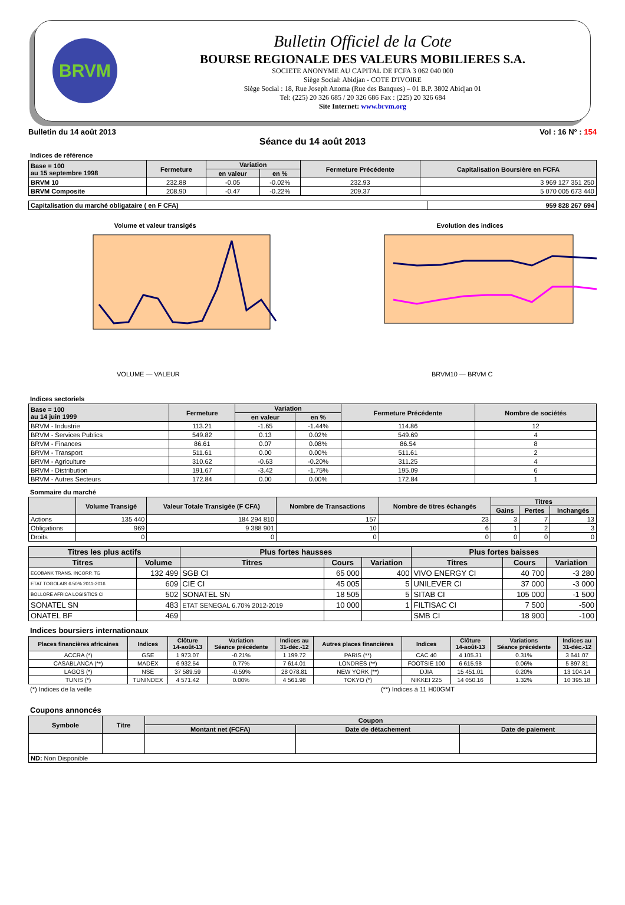BRVM
Bulletin Officiel de la Cote
BOURSE REGIONALE DES VALEURS MOBILIERES S.A.
SOCIETE ANONYME AU CAPITAL DE FCFA 3 062 040 000
Siège Social: Abidjan - COTE D'IVOIRE
Siège Social : 18, Rue Joseph Anoma (Rue des Banques) – 01 B.P. 3802 Abidjan 01
Tel: (225) 20 326 685 / 20 326 686 Fax : (225) 20 326 684
Site Internet: www.brvm.org
Bulletin du 14 août 2013 Vol : 16 N° : 154
Séance du 14 août 2013
Indices de référence
| Base = 100 au 15 septembre 1998 | Fermeture | Variation | | Fermeture Précédente | Capitalisation Boursière en FCFA |
| --- | --- | --- | --- | --- | --- |
| | | en valeur | en % | | |
| BRVM 10 | 232.88 | -0.05 | -0.02% | 232.93 | 3 969 127 351 250 |
| BRVM Composite | 208.90 | -0.47 | -0.22% | 209.37 | 5 070 005 673 440 |
| Capitalisation du marché obligataire ( en F CFA) | 959 828 267 694 |
Volume et valeur transigés
VOLUME — VALEUR
Evolution des indices
BRVM10 — BRVM C
Indices sectoriels
| Base = 100 au 14 juin 1999 | Fermeture | Variation | | Fermeture Précédente | Nombre de sociétés |
| --- | --- | --- | --- | --- | --- |
| | | en valeur | en % | | |
| BRVM - Industrie | 113.21 | -1.65 | -1.44% | 114.86 | 12 |
| BRVM - Services Publics | 549.82 | 0.13 | 0.02% | 549.69 | 4 |
| BRVM - Finances | 86.61 | 0.07 | 0.08% | 86.54 | 8 |
| BRVM - Transport | 511.61 | 0.00 | 0.00% | 511.61 | 2 |
| BRVM - Agriculture | 310.62 | -0.63 | -0.20% | 311.25 | 4 |
| BRVM - Distribution | 191.67 | -3.42 | -1.75% | 195.09 | 6 |
| BRVM - Autres Secteurs | 172.84 | 0.00 | 0.00% | 172.84 | 1 |
Sommaire du marché
| | Volume Transigé | Valeur Totale Transigée (F CFA) | Nombre de Transactions | Nombre de titres échangés | Titres | | |
| --- | --- | --- | --- | --- | --- | --- | --- |
| | | | | | Gains | Pertes | Inchangés |
| Actions | 135 440 | 184 294 810 | 157 | 23 | 3 | 7 | 13 |
| Obligations | 969 | 9 388 901 | 10 | 6 | 1 | 2 | 3 |
| Droits | 0 | 0 | 0 | 0 | 0 | 0 | 0 |
| Titres les plus actifs | | Plus fortes hausses | | | Plus fortes baisses | | |
| --- | --- | --- | --- | --- | --- | --- | --- |
| Titres | Volume | Titres | Cours | Variation | Titres | Cours | Variation |
| ECOBANK TRANS. INCORP. TG | 132 499 | SGB CI | 65 000 | 400 | VIVO ENERGY CI | 40 700 | -3 280 |
| ETAT TOGOLAIS 6.50% 2011-2016 | 609 | CIE CI | 45 005 | 5 | UNILEVER CI | 37 000 | -3 000 |
| BOLLORE AFRICA LOGISTICS CI | 502 | SONATEL SN | 18 505 | 5 | SITAB CI | 105 000 | -1 500 |
| SONATEL SN | 483 | ETAT SENEGAL 6.70% 2012-2019 | 10 000 | 1 | FILTISAC CI | 7 500 | -500 |
| ONATEL BF | 469 | | | | SMB CI | 18 900 | -100 |
Indices boursiers internationaux
| Places financières africaines | Indices | Clôture 14-août-13 | Variation Séance précédente | Indices au 31-déc.-12 | Autres places financières | Indices | Clôture 14-août-13 | Variations Séance précédente | Indices au 31-déc.-12 |
| --- | --- | --- | --- | --- | --- | --- | --- | --- | --- |
| ACCRA (*) | GSE | 1 973.07 | -0.21% | 1 199.72 | PARIS (**) | CAC 40 | 4 105.31 | 0.31% | 3 641.07 |
| CASABLANCA (**) | MADEX | 6 932.54 | 0.77% | 7 614.01 | LONDRES (**) | FOOTSIE 100 | 6 615.98 | 0.06% | 5 897.81 |
| LAGOS (*) | NSE | 37 589.59 | -0.59% | 28 078.81 | NEW YORK (**) | DJIA | 15 451.01 | 0.20% | 13 104.14 |
| TUNIS (*) | TUNINDEX | 4 571.42 | 0.00% | 4 561.98 | TOKYO (*) | NIKKEI 225 | 14 050.16 | 1.32% | 10 395.18 |
(*) Indices de la veille (**) Indices à 11 H00GMT
Coupons annoncés
| Symbole | Titre | Coupon | | |
| --- | --- | --- | --- | --- |
| | | Montant net (FCFA) | Date de détachement | Date de paiement |
| ND: Non Disponible | | | | |